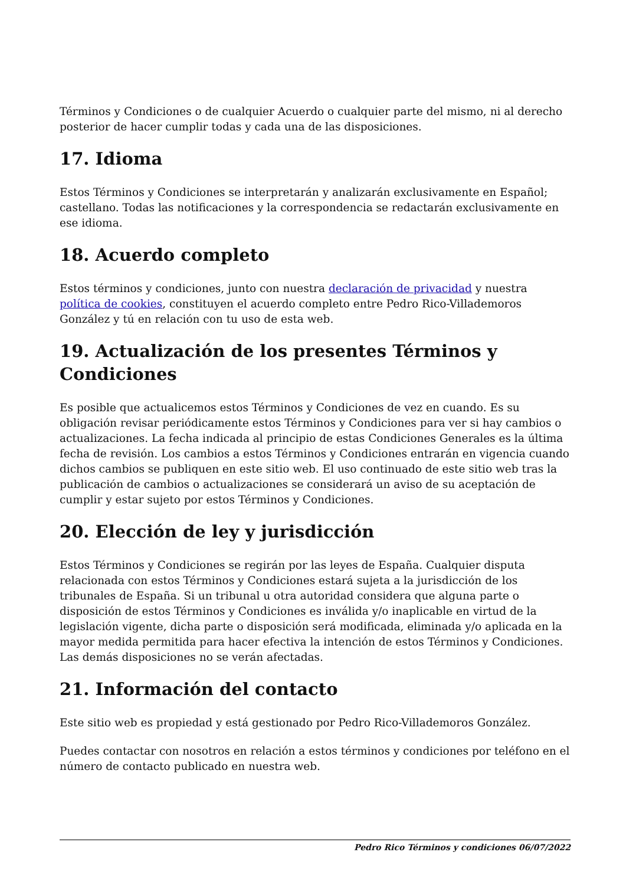Términos y Condiciones o de cualquier Acuerdo o cualquier parte del mismo, ni al derecho posterior de hacer cumplir todas y cada una de las disposiciones.
17. Idioma
Estos Términos y Condiciones se interpretarán y analizarán exclusivamente en Español; castellano. Todas las notificaciones y la correspondencia se redactarán exclusivamente en ese idioma.
18. Acuerdo completo
Estos términos y condiciones, junto con nuestra declaración de privacidad y nuestra política de cookies, constituyen el acuerdo completo entre Pedro Rico-Villademoros González y tú en relación con tu uso de esta web.
19. Actualización de los presentes Términos y Condiciones
Es posible que actualicemos estos Términos y Condiciones de vez en cuando. Es su obligación revisar periódicamente estos Términos y Condiciones para ver si hay cambios o actualizaciones. La fecha indicada al principio de estas Condiciones Generales es la última fecha de revisión. Los cambios a estos Términos y Condiciones entrarán en vigencia cuando dichos cambios se publiquen en este sitio web. El uso continuado de este sitio web tras la publicación de cambios o actualizaciones se considerará un aviso de su aceptación de cumplir y estar sujeto por estos Términos y Condiciones.
20. Elección de ley y jurisdicción
Estos Términos y Condiciones se regirán por las leyes de España. Cualquier disputa relacionada con estos Términos y Condiciones estará sujeta a la jurisdicción de los tribunales de España. Si un tribunal u otra autoridad considera que alguna parte o disposición de estos Términos y Condiciones es inválida y/o inaplicable en virtud de la legislación vigente, dicha parte o disposición será modificada, eliminada y/o aplicada en la mayor medida permitida para hacer efectiva la intención de estos Términos y Condiciones. Las demás disposiciones no se verán afectadas.
21. Información del contacto
Este sitio web es propiedad y está gestionado por Pedro Rico-Villademoros González.
Puedes contactar con nosotros en relación a estos términos y condiciones por teléfono en el número de contacto publicado en nuestra web.
Pedro Rico Términos y condiciones 06/07/2022